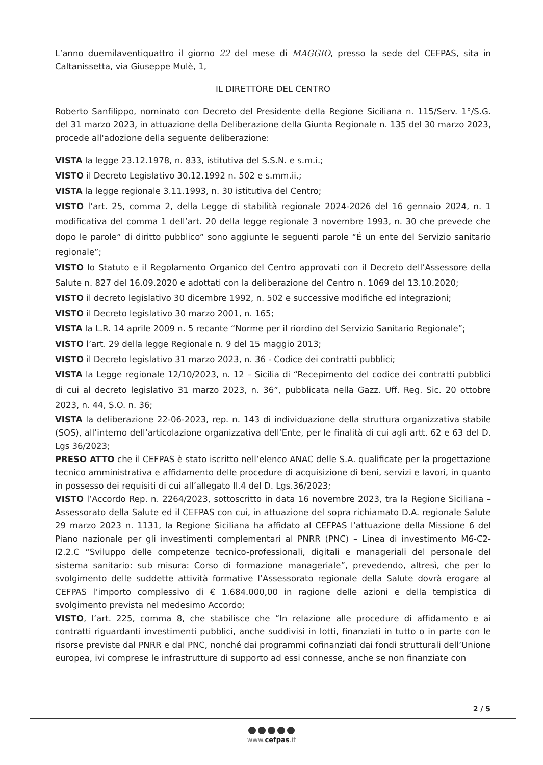L’anno duemilaventiquattro il giorno 22 del mese di MAGGIO, presso la sede del CEFPAS, sita in Caltanissetta, via Giuseppe Mulè, 1,
IL DIRETTORE DEL CENTRO
Roberto Sanfilippo, nominato con Decreto del Presidente della Regione Siciliana n. 115/Serv. 1°/S.G. del 31 marzo 2023, in attuazione della Deliberazione della Giunta Regionale n. 135 del 30 marzo 2023, procede all'adozione della seguente deliberazione:
VISTA la legge 23.12.1978, n. 833, istitutiva del S.S.N. e s.m.i.;
VISTO il Decreto Legislativo 30.12.1992 n. 502 e s.mm.ii.;
VISTA la legge regionale 3.11.1993, n. 30 istitutiva del Centro;
VISTO l’art. 25, comma 2, della Legge di stabilità regionale 2024-2026 del 16 gennaio 2024, n. 1 modificativa del comma 1 dell’art. 20 della legge regionale 3 novembre 1993, n. 30 che prevede che dopo le parole” di diritto pubblico” sono aggiunte le seguenti parole “É un ente del Servizio sanitario regionale”;
VISTO lo Statuto e il Regolamento Organico del Centro approvati con il Decreto dell’Assessore della Salute n. 827 del 16.09.2020 e adottati con la deliberazione del Centro n. 1069 del 13.10.2020;
VISTO il decreto legislativo 30 dicembre 1992, n. 502 e successive modifiche ed integrazioni;
VISTO il Decreto legislativo 30 marzo 2001, n. 165;
VISTA la L.R. 14 aprile 2009 n. 5 recante “Norme per il riordino del Servizio Sanitario Regionale”;
VISTO l’art. 29 della legge Regionale n. 9 del 15 maggio 2013;
VISTO il Decreto legislativo 31 marzo 2023, n. 36 - Codice dei contratti pubblici;
VISTA la Legge regionale 12/10/2023, n. 12 – Sicilia di “Recepimento del codice dei contratti pubblici di cui al decreto legislativo 31 marzo 2023, n. 36”, pubblicata nella Gazz. Uff. Reg. Sic. 20 ottobre 2023, n. 44, S.O. n. 36;
VISTA la deliberazione 22-06-2023, rep. n. 143 di individuazione della struttura organizzativa stabile (SOS), all’interno dell’articolazione organizzativa dell’Ente, per le finalità di cui agli artt. 62 e 63 del D. Lgs 36/2023;
PRESO ATTO che il CEFPAS è stato iscritto nell’elenco ANAC delle S.A. qualificate per la progettazione tecnico amministrativa e affidamento delle procedure di acquisizione di beni, servizi e lavori, in quanto in possesso dei requisiti di cui all’allegato II.4 del D. Lgs.36/2023;
VISTO l’Accordo Rep. n. 2264/2023, sottoscritto in data 16 novembre 2023, tra la Regione Siciliana – Assessorato della Salute ed il CEFPAS con cui, in attuazione del sopra richiamato D.A. regionale Salute 29 marzo 2023 n. 1131, la Regione Siciliana ha affidato al CEFPAS l’attuazione della Missione 6 del Piano nazionale per gli investimenti complementari al PNRR (PNC) – Linea di investimento M6-C2-I2.2.C “Sviluppo delle competenze tecnico-professionali, digitali e manageriali del personale del sistema sanitario: sub misura: Corso di formazione manageriale”, prevedendo, altresì, che per lo svolgimento delle suddette attività formative l’Assessorato regionale della Salute dovrà erogare al CEFPAS l’importo complessivo di € 1.684.000,00 in ragione delle azioni e della tempistica di svolgimento prevista nel medesimo Accordo;
VISTO, l’art. 225, comma 8, che stabilisce che “In relazione alle procedure di affidamento e ai contratti riguardanti investimenti pubblici, anche suddivisi in lotti, finanziati in tutto o in parte con le risorse previste dal PNRR e dal PNC, nonché dai programmi cofinanziati dai fondi strutturali dell’Unione europea, ivi comprese le infrastrutture di supporto ad essi connesse, anche se non finanziate con
2 / 5
www.cefpas.it